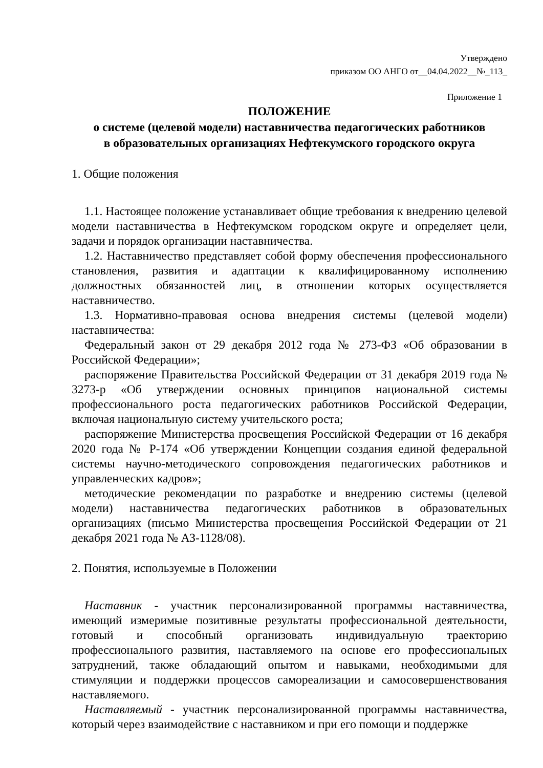Утверждено
приказом ОО АНГО от__04.04.2022__№_113_
Приложение 1
ПОЛОЖЕНИЕ
о системе (целевой модели) наставничества педагогических работников
в образовательных организациях Нефтекумского городского округа
1. Общие положения
1.1. Настоящее положение устанавливает общие требования к внедрению целевой модели наставничества в Нефтекумском городском округе и определяет цели, задачи и порядок организации наставничества.
1.2. Наставничество представляет собой форму обеспечения профессионального становления, развития и адаптации к квалифицированному исполнению должностных обязанностей лиц, в отношении которых осуществляется наставничество.
1.3. Нормативно-правовая основа внедрения системы (целевой модели) наставничества:
Федеральный закон от 29 декабря 2012 года № 273-ФЗ «Об образовании в Российской Федерации»;
распоряжение Правительства Российской Федерации от 31 декабря 2019 года № 3273-р «Об утверждении основных принципов национальной системы профессионального роста педагогических работников Российской Федерации, включая национальную систему учительского роста;
распоряжение Министерства просвещения Российской Федерации от 16 декабря 2020 года № Р-174 «Об утверждении Концепции создания единой федеральной системы научно-методического сопровождения педагогических работников и управленческих кадров»;
методические рекомендации по разработке и внедрению системы (целевой модели) наставничества педагогических работников в образовательных организациях (письмо Министерства просвещения Российской Федерации от 21 декабря 2021 года № АЗ-1128/08).
2. Понятия, используемые в Положении
Наставник - участник персонализированной программы наставничества, имеющий измеримые позитивные результаты профессиональной деятельности, готовый и способный организовать индивидуальную траекторию профессионального развития, наставляемого на основе его профессиональных затруднений, также обладающий опытом и навыками, необходимыми для стимуляции и поддержки процессов самореализации и самосовершенствования наставляемого.
Наставляемый - участник персонализированной программы наставничества, который через взаимодействие с наставником и при его помощи и поддержке